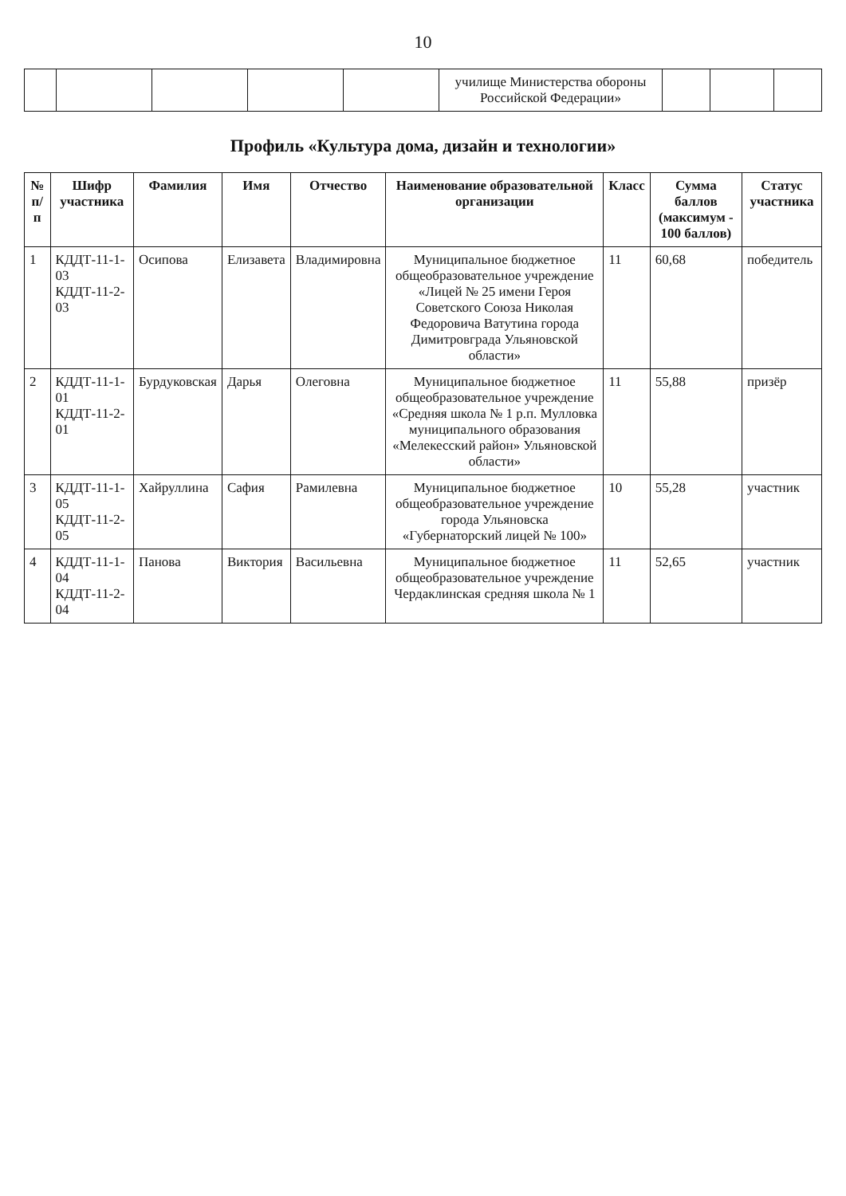10
| | | | | | училище Министерства обороны Российской Федерации» | | | |
Профиль «Культура дома, дизайн и технологии»
| № п/п | Шифр участника | Фамилия | Имя | Отчество | Наименование образовательной организации | Класс | Сумма баллов (максимум - 100 баллов) | Статус участника |
| --- | --- | --- | --- | --- | --- | --- | --- | --- |
| 1 | КДДТ-11-1-03 КДДТ-11-2-03 | Осипова | Елизавета | Владимировна | Муниципальное бюджетное общеобразовательное учреждение «Лицей № 25 имени Героя Советского Союза Николая Федоровича Ватутина города Димитровграда Ульяновской области» | 11 | 60,68 | победитель |
| 2 | КДДТ-11-1-01 КДДТ-11-2-01 | Бурдуковская | Дарья | Олеговна | Муниципальное бюджетное общеобразовательное учреждение «Средняя школа № 1 р.п. Мулловка муниципального образования «Мелекесский район» Ульяновской области» | 11 | 55,88 | призёр |
| 3 | КДДТ-11-1-05 КДДТ-11-2-05 | Хайруллина | Сафия | Рамилевна | Муниципальное бюджетное общеобразовательное учреждение города Ульяновска «Губернаторский лицей № 100» | 10 | 55,28 | участник |
| 4 | КДДТ-11-1-04 КДДТ-11-2-04 | Панова | Виктория | Васильевна | Муниципальное бюджетное общеобразовательное учреждение Чердаклинская средняя школа № 1 | 11 | 52,65 | участник |